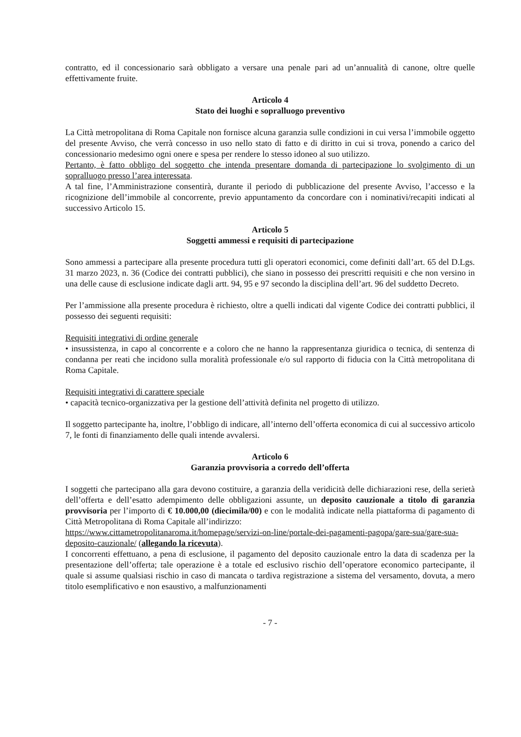contratto, ed il concessionario sarà obbligato a versare una penale pari ad un’annualità di canone, oltre quelle effettivamente fruite.
Articolo 4
Stato dei luoghi e sopralluogo preventivo
La Città metropolitana di Roma Capitale non fornisce alcuna garanzia sulle condizioni in cui versa l’immobile oggetto del presente Avviso, che verrà concesso in uso nello stato di fatto e di diritto in cui si trova, ponendo a carico del concessionario medesimo ogni onere e spesa per rendere lo stesso idoneo al suo utilizzo.
Pertanto, è fatto obbligo del soggetto che intenda presentare domanda di partecipazione lo svolgimento di un sopralluogo presso l’area interessata.
A tal fine, l’Amministrazione consentirà, durante il periodo di pubblicazione del presente Avviso, l’accesso e la ricognizione dell’immobile al concorrente, previo appuntamento da concordare con i nominativi/recapiti indicati al successivo Articolo 15.
Articolo 5
Soggetti ammessi e requisiti di partecipazione
Sono ammessi a partecipare alla presente procedura tutti gli operatori economici, come definiti dall’art. 65 del D.Lgs. 31 marzo 2023, n. 36 (Codice dei contratti pubblici), che siano in possesso dei prescritti requisiti e che non versino in una delle cause di esclusione indicate dagli artt. 94, 95 e 97 secondo la disciplina dell’art. 96 del suddetto Decreto.
Per l’ammissione alla presente procedura è richiesto, oltre a quelli indicati dal vigente Codice dei contratti pubblici, il possesso dei seguenti requisiti:
Requisiti integrativi di ordine generale
• insussistenza, in capo al concorrente e a coloro che ne hanno la rappresentanza giuridica o tecnica, di sentenza di condanna per reati che incidono sulla moralità professionale e/o sul rapporto di fiducia con la Città metropolitana di Roma Capitale.
Requisiti integrativi di carattere speciale
• capacità tecnico-organizzativa per la gestione dell’attività definita nel progetto di utilizzo.
Il soggetto partecipante ha, inoltre, l’obbligo di indicare, all’interno dell’offerta economica di cui al successivo articolo 7, le fonti di finanziamento delle quali intende avvalersi.
Articolo 6
Garanzia provvisoria a corredo dell’offerta
I soggetti che partecipano alla gara devono costituire, a garanzia della veridicità delle dichiarazioni rese, della serietà dell’offerta e dell’esatto adempimento delle obbligazioni assunte, un deposito cauzionale a titolo di garanzia provvisoria per l’importo di € 10.000,00 (diecimila/00) e con le modalità indicate nella piattaforma di pagamento di Città Metropolitana di Roma Capitale all’indirizzo:
https://www.cittametropolitanaroma.it/homepage/servizi-on-line/portale-dei-pagamenti-pagopa/gare-sua/gare-sua-deposito-cauzionale/ (allegando la ricevuta).
I concorrenti effettuano, a pena di esclusione, il pagamento del deposito cauzionale entro la data di scadenza per la presentazione dell’offerta; tale operazione è a totale ed esclusivo rischio dell’operatore economico partecipante, il quale si assume qualsiasi rischio in caso di mancata o tardiva registrazione a sistema del versamento, dovuta, a mero titolo esemplificativo e non esaustivo, a malfunzionamenti
- 7 -